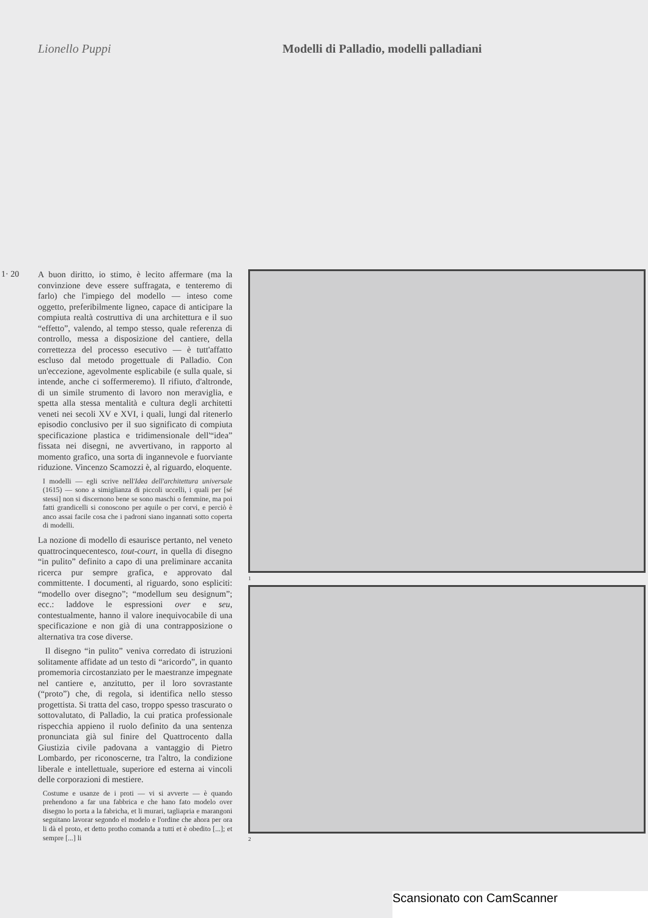Lionello Puppi Modelli di Palladio, modelli palladiani
1· 20
A buon diritto, io stimo, è lecito affermare (ma la convinzione deve essere suffragata, e tenteremo di farlo) che l'impiego del modello — inteso come oggetto, preferibilmente ligneo, capace di anticipare la compiuta realtà costruttiva di una architettura e il suo “effetto”, valendo, al tempo stesso, quale referenza di controllo, messa a disposizione del cantiere, della correttezza del processo esecutivo — è tutt'affatto escluso dal metodo progettuale di Palladio. Con un'eccezione, agevolmente esplicabile (e sulla quale, si intende, anche ci soffermeremo). Il rifiuto, d'altronde, di un simile strumento di lavoro non meraviglia, e spetta alla stessa mentalità e cultura degli architetti veneti nei secoli XV e XVI, i quali, lungi dal ritenerlo episodio conclusivo per il suo significato di compiuta specificazione plastica e tridimensionale dell'“idea” fissata nei disegni, ne avvertivano, in rapporto al momento grafico, una sorta di ingannevole e fuorviante riduzione. Vincenzo Scamozzi è, al riguardo, eloquente.
I modelli — egli scrive nell'Idea dell'architettura universale (1615) — sono a simiglianza di piccoli uccelli, i quali per [sé stessi] non si discernono bene se sono maschi o femmine, ma poi fatti grandicelli si conoscono per aquile o per corvi, e perciò è anco assai facile cosa che i padroni siano ingannati sotto coperta di modelli.
La nozione di modello di esaurisce pertanto, nel veneto quattrocinquecentesco, tout-court, in quella di disegno “in pulito” definito a capo di una preliminare accanita ricerca pur sempre grafica, e approvato dal committente. I documenti, al riguardo, sono espliciti: “modello over disegno”; “modellum seu designum”; ecc.: laddove le espressioni over e seu, contestualmente, hanno il valore inequivocabile di una specificazione e non già di una contrapposizione o alternativa tra cose diverse.
Il disegno “in pulito” veniva corredato di istruzioni solitamente affidate ad un testo di “aricordo”, in quanto promemoria circostanziato per le maestranze impegnate nel cantiere e, anzitutto, per il loro sovrastante (“proto”) che, di regola, si identifica nello stesso progettista. Si tratta del caso, troppo spesso trascurato o sottovalutato, di Palladio, la cui pratica professionale rispecchia appieno il ruolo definito da una sentenza pronunciata già sul finire del Quattrocento dalla Giustizia civile padovana a vantaggio di Pietro Lombardo, per riconoscerne, tra l'altro, la condizione liberale e intellettuale, superiore ed esterna ai vincoli delle corporazioni di mestiere.
Costume e usanze de i proti — vi si avverte — è quando prehendono a far una fabbrica e che hano fato modelo over disegno lo porta a la fabricha, et li murari, tagliapria e marangoni seguitano lavorar segondo el modelo e l'ordine che ahora per ora li dà el proto, et detto protho comanda a tutti et è obedito [...]; et sempre [...] li
1
2
Scansionato con CamScanner